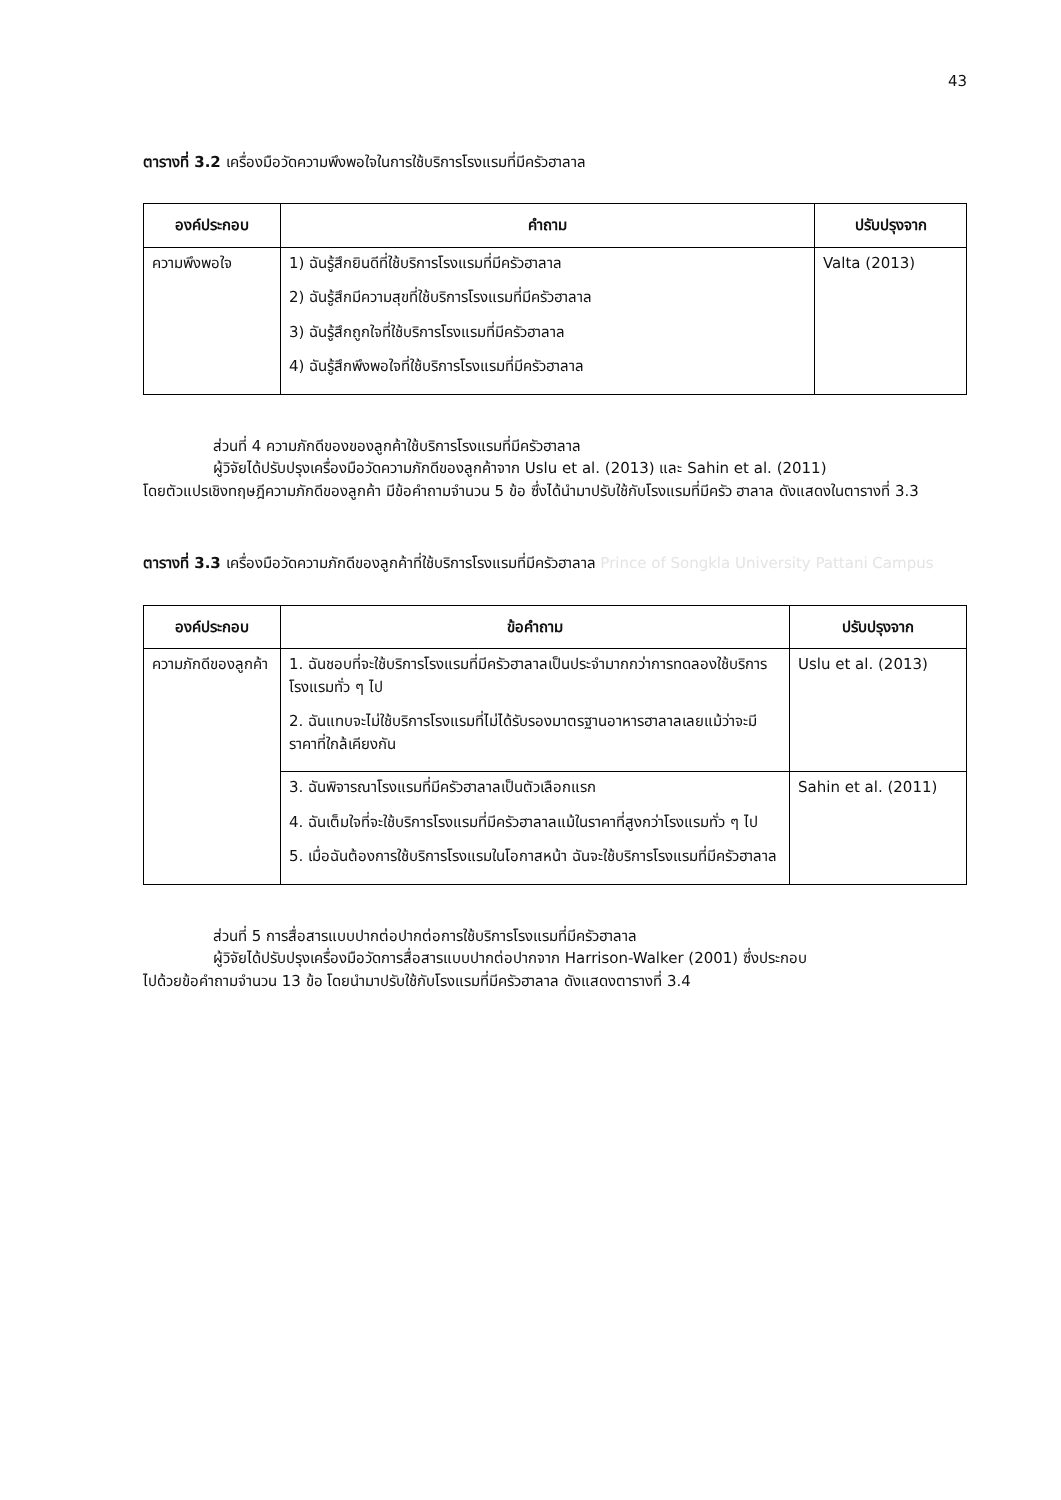43
ตารางที่ 3.2 เครื่องมือวัดความพึงพอใจในการใช้บริการโรงแรมที่มีครัวฮาลาล
| องค์ประกอบ | คำถาม | ปรับปรุงจาก |
| --- | --- | --- |
| ความพึงพอใจ | 1) ฉันรู้สึกยินดีที่ใช้บริการโรงแรมที่มีครัวฮาลาล 2) ฉันรู้สึกมีความสุขที่ใช้บริการโรงแรมที่มีครัวฮาลาล 3) ฉันรู้สึกถูกใจที่ใช้บริการโรงแรมที่มีครัวฮาลาล 4) ฉันรู้สึกพึงพอใจที่ใช้บริการโรงแรมที่มีครัวฮาลาล | Valta (2013) |
ส่วนที่ 4 ความภักดีของของลูกค้าใช้บริการโรงแรมที่มีครัวฮาลาล
ผู้วิจัยได้ปรับปรุงเครื่องมือวัดความภักดีของลูกค้าจาก Uslu et al. (2013) และ Sahin et al. (2011)
โดยตัวแปรเชิงทฤษฎีความภักดีของลูกค้า มีข้อคำถามจำนวน 5 ข้อ ซึ่งได้นำมาปรับใช้กับโรงแรมที่มีครัว ฮาลาล ดังแสดงในตารางที่ 3.3
ตารางที่ 3.3 เครื่องมือวัดความภักดีของลูกค้าที่ใช้บริการโรงแรมที่มีครัวฮาลาล Prince of Songkla University Pattani Campus
| องค์ประกอบ | ข้อคำถาม | ปรับปรุงจาก |
| --- | --- | --- |
| ความภักดีของลูกค้า | 1. ฉันชอบที่จะใช้บริการโรงแรมที่มีครัวฮาลาลเป็นประจำมากกว่าการทดลองใช้บริการโรงแรมทั่ว ๆ ไป 2. ฉันแทบจะไม่ใช้บริการโรงแรมที่ไม่ได้รับรองมาตรฐานอาหารฮาลาลเลยแม้ว่าจะมีราคาที่ใกล้เคียงกัน | Uslu et al. (2013) |
| | 3. ฉันพิจารณาโรงแรมที่มีครัวฮาลาลเป็นตัวเลือกแรก 4. ฉันเต็มใจที่จะใช้บริการโรงแรมที่มีครัวฮาลาลแม้ในราคาที่สูงกว่าโรงแรมทั่ว ๆ ไป 5. เมื่อฉันต้องการใช้บริการโรงแรมในโอกาสหน้า ฉันจะใช้บริการโรงแรมที่มีครัวฮาลาล | Sahin et al. (2011) |
ส่วนที่ 5 การสื่อสารแบบปากต่อปากต่อการใช้บริการโรงแรมที่มีครัวฮาลาล
ผู้วิจัยได้ปรับปรุงเครื่องมือวัดการสื่อสารแบบปากต่อปากจาก Harrison-Walker (2001) ซึ่งประกอบ
ไปด้วยข้อคำถามจำนวน 13 ข้อ โดยนำมาปรับใช้กับโรงแรมที่มีครัวฮาลาล ดังแสดงตารางที่ 3.4